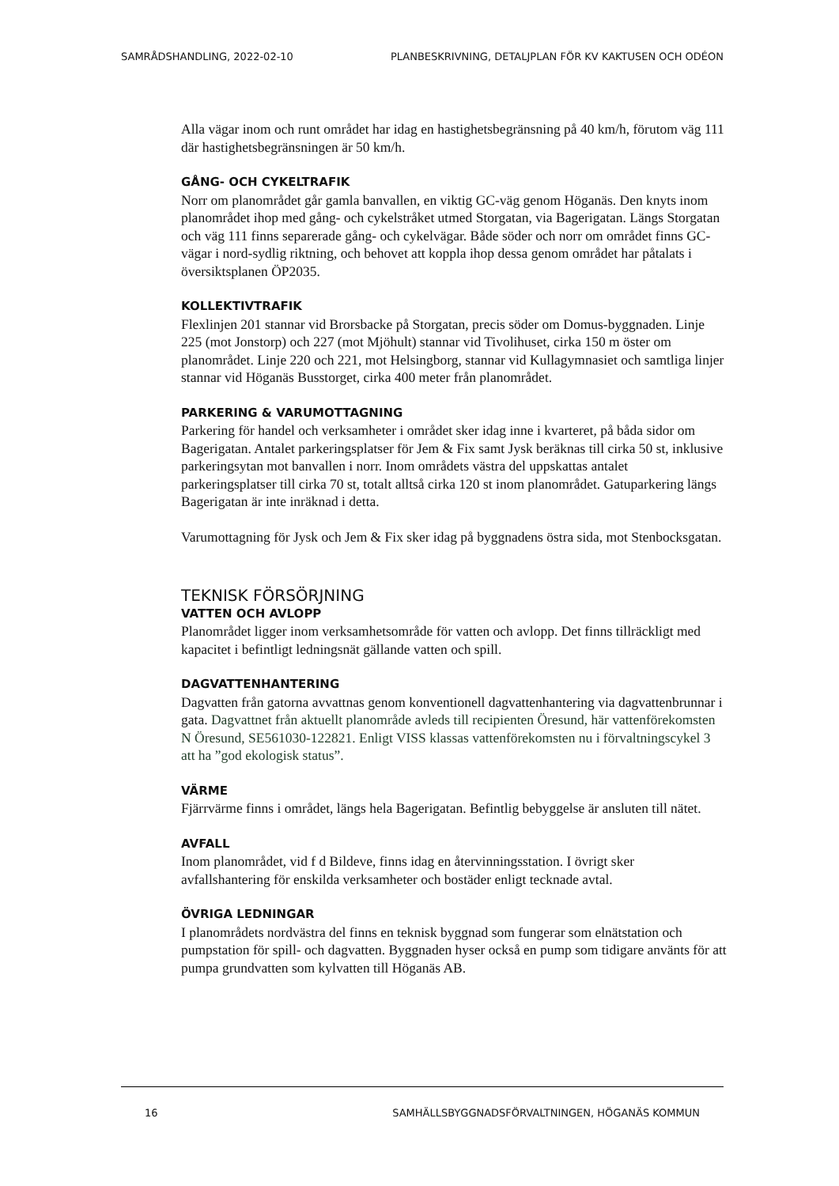SAMRÅDSHANDLING, 2022-02-10 PLANBESKRIVNING, DETALJPLAN FÖR KV KAKTUSEN OCH ODÉON
Alla vägar inom och runt området har idag en hastighetsbegränsning på 40 km/h, förutom väg 111 där hastighetsbegränsningen är 50 km/h.
GÅNG- OCH CYKELTRAFIK
Norr om planområdet går gamla banvallen, en viktig GC-väg genom Höganäs. Den knyts inom planområdet ihop med gång- och cykelstråket utmed Storgatan, via Bagerigatan. Längs Storgatan och väg 111 finns separerade gång- och cykelvägar. Både söder och norr om området finns GC-vägar i nord-sydlig riktning, och behovet att koppla ihop dessa genom området har påtalats i översiktsplanen ÖP2035.
KOLLEKTIVTRAFIK
Flexlinjen 201 stannar vid Brorsbacke på Storgatan, precis söder om Domus-byggnaden. Linje 225 (mot Jonstorp) och 227 (mot Mjöhult) stannar vid Tivolihuset, cirka 150 m öster om planområdet. Linje 220 och 221, mot Helsingborg, stannar vid Kullagymnasiet och samtliga linjer stannar vid Höganäs Busstorget, cirka 400 meter från planområdet.
PARKERING & VARUMOTTAGNING
Parkering för handel och verksamheter i området sker idag inne i kvarteret, på båda sidor om Bagerigatan. Antalet parkeringsplatser för Jem & Fix samt Jysk beräknas till cirka 50 st, inklusive parkeringsytan mot banvallen i norr. Inom områdets västra del uppskattas antalet parkeringsplatser till cirka 70 st, totalt alltså cirka 120 st inom planområdet. Gatuparkering längs Bagerigatan är inte inräknad i detta.
Varumottagning för Jysk och Jem & Fix sker idag på byggnadens östra sida, mot Stenbocksgatan.
TEKNISK FÖRSÖRJNING
VATTEN OCH AVLOPP
Planområdet ligger inom verksamhetsområde för vatten och avlopp. Det finns tillräckligt med kapacitet i befintligt ledningsnät gällande vatten och spill.
DAGVATTENHANTERING
Dagvatten från gatorna avvattnas genom konventionell dagvattenhantering via dagvattenbrunnar i gata. Dagvattnet från aktuellt planområde avleds till recipienten Öresund, här vattenförekomsten N Öresund, SE561030-122821. Enligt VISS klassas vattenförekomsten nu i förvaltningscykel 3 att ha ”god ekologisk status”.
VÄRME
Fjärrvärme finns i området, längs hela Bagerigatan. Befintlig bebyggelse är ansluten till nätet.
AVFALL
Inom planområdet, vid f d Bildeve, finns idag en återvinningsstation. I övrigt sker avfallshantering för enskilda verksamheter och bostäder enligt tecknade avtal.
ÖVRIGA LEDNINGAR
I planområdets nordvästra del finns en teknisk byggnad som fungerar som elnätstation och pumpstation för spill- och dagvatten. Byggnaden hyser också en pump som tidigare använts för att pumpa grundvatten som kylvatten till Höganäs AB.
16 SAMHÄLLSBYGGNADSFÖRVALTNINGEN, HÖGANÄS KOMMUN